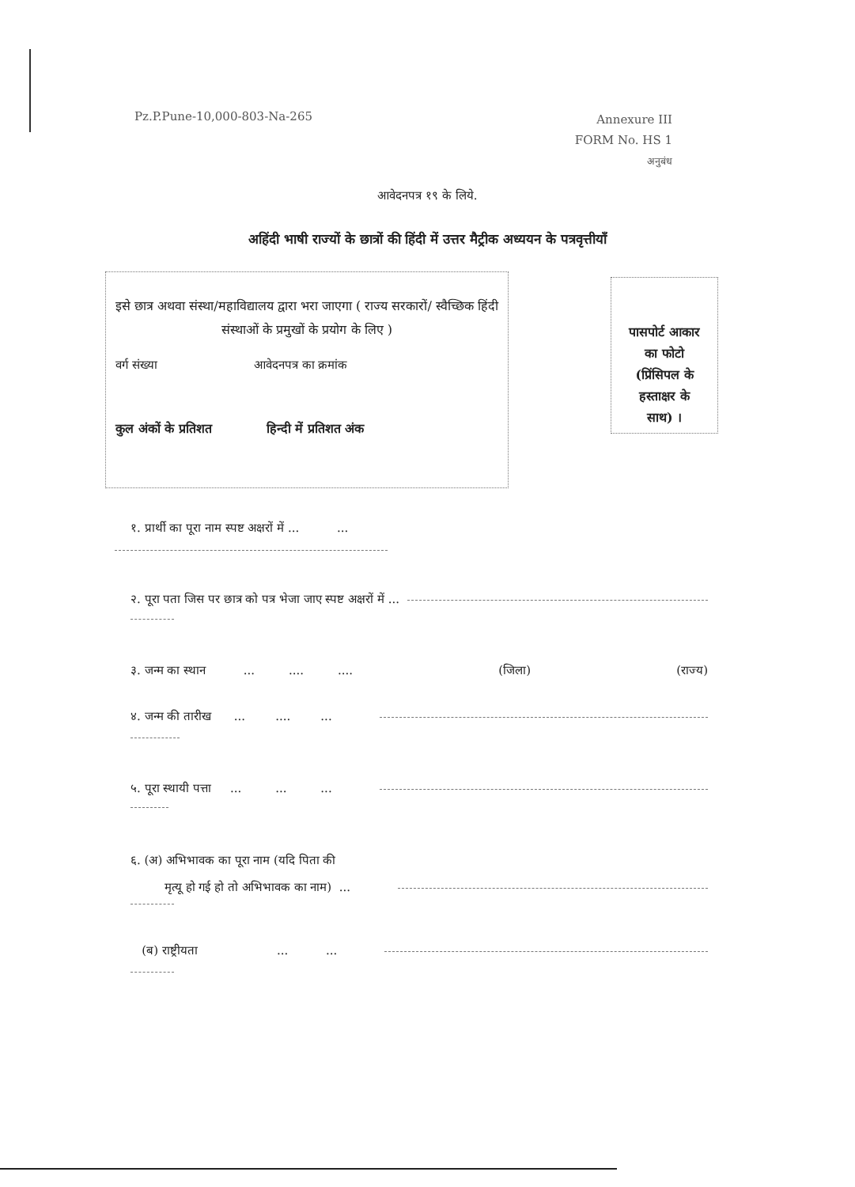Pz.P.Pune-10,000-803-Na-265
Annexure III
FORM No. HS 1
अनुबंध
आवेदनपत्र १९ के लिये.
अहिंदी भाषी राज्यों के छात्रों की हिंदी में उत्तर मैट्रीक अध्ययन के पत्रवृत्तीयाँ
इसे छात्र अथवा संस्था/महाविद्यालय द्वारा भरा जाएगा ( राज्य सरकारों/ स्वैच्छिक हिंदी संस्थाओं के प्रमुखों के प्रयोग के लिए )
वर्ग संख्या आवेदनपत्र का क्रमांक
कुल अंकों के प्रतिशत हिन्दी में प्रतिशत अंक
पासपोर्ट आकार
का फोटो
(प्रिंसिपल के
हस्ताक्षर के
साथ) ।
१. प्रार्थी का पूरा नाम स्पष्ट अक्षरों में ... ...
२. पूरा पता जिस पर छात्र को पत्र भेजा जाए स्पष्ट अक्षरों में ...
३. जन्म का स्थान ... .... .... (जिला) (राज्य)
४. जन्म की तारीख ... .... ...
५. पूरा स्थायी पत्ता ... ... ...
६. (अ) अभिभावक का पूरा नाम (यदि पिता की
मृत्यू हो गई हो तो अभिभावक का नाम) ...
(ब) राष्ट्रीयता ... ...